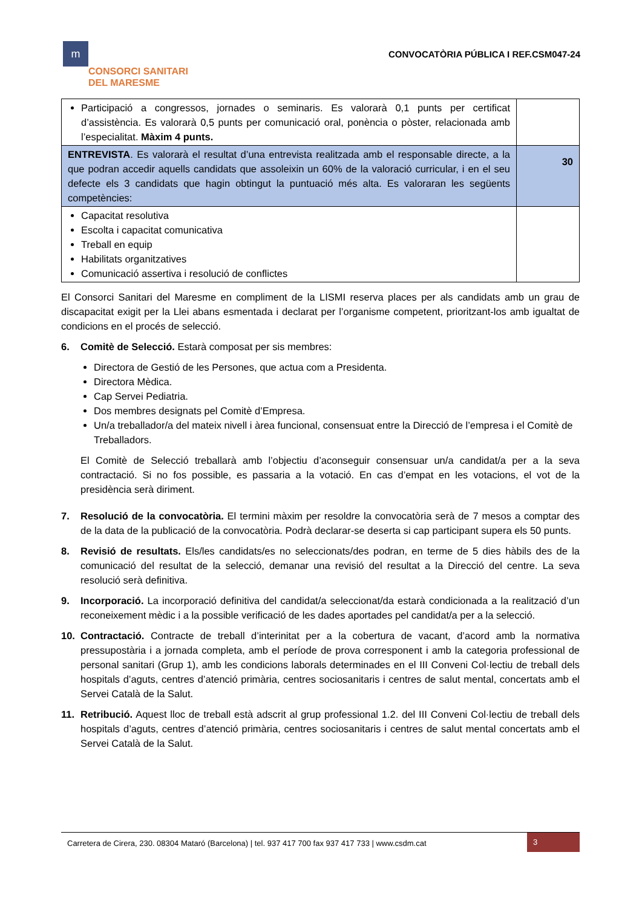m
CONSORCI SANITARI
DEL MARESME
CONVOCATÒRIA PÚBLICA I REF.CSM047-24
| Participació a congressos, jornades o seminaris. Es valorarà 0,1 punts per certificat d’assistència. Es valorarà 0,5 punts per comunicació oral, ponència o pòster, relacionada amb l’especialitat. Màxim 4 punts. | |
| ENTREVISTA . Es valorarà el resultat d’una entrevista realitzada amb el responsable directe, a la que podran accedir aquells candidats que assoleixin un 60% de la valoració curricular, i en el seu defecte els 3 candidats que hagin obtingut la puntuació més alta. Es valoraran les següents competències: | 30 |
| Capacitat resolutiva Escolta i capacitat comunicativa Treball en equip Habilitats organitzatives Comunicació assertiva i resolució de conflictes | |
El Consorci Sanitari del Maresme en compliment de la LISMI reserva places per als candidats amb un grau de discapacitat exigit per la Llei abans esmentada i declarat per l’organisme competent, prioritzant-los amb igualtat de condicions en el procés de selecció.
6. Comitè de Selecció. Estarà composat per sis membres:
Directora de Gestió de les Persones, que actua com a Presidenta.
Directora Mèdica.
Cap Servei Pediatria.
Dos membres designats pel Comitè d’Empresa.
Un/a treballador/a del mateix nivell i àrea funcional, consensuat entre la Direcció de l’empresa i el Comitè de Treballadors.
El Comitè de Selecció treballarà amb l’objectiu d’aconseguir consensuar un/a candidat/a per a la seva contractació. Si no fos possible, es passaria a la votació. En cas d’empat en les votacions, el vot de la presidència serà diriment.
7. Resolució de la convocatòria. El termini màxim per resoldre la convocatòria serà de 7 mesos a comptar des de la data de la publicació de la convocatòria. Podrà declarar-se deserta si cap participant supera els 50 punts.
8. Revisió de resultats. Els/les candidats/es no seleccionats/des podran, en terme de 5 dies hàbils des de la comunicació del resultat de la selecció, demanar una revisió del resultat a la Direcció del centre. La seva resolució serà definitiva.
9. Incorporació. La incorporació definitiva del candidat/a seleccionat/da estarà condicionada a la realització d’un reconeixement mèdic i a la possible verificació de les dades aportades pel candidat/a per a la selecció.
10. Contractació. Contracte de treball d’interinitat per a la cobertura de vacant, d’acord amb la normativa pressupostària i a jornada completa, amb el període de prova corresponent i amb la categoria professional de personal sanitari (Grup 1), amb les condicions laborals determinades en el III Conveni Col·lectiu de treball dels hospitals d’aguts, centres d’atenció primària, centres sociosanitaris i centres de salut mental, concertats amb el Servei Català de la Salut.
11. Retribució. Aquest lloc de treball està adscrit al grup professional 1.2. del III Conveni Col·lectiu de treball dels hospitals d’aguts, centres d’atenció primària, centres sociosanitaris i centres de salut mental concertats amb el Servei Català de la Salut.
Carretera de Cirera, 230. 08304 Mataró (Barcelona) | tel. 937 417 700 fax 937 417 733 | www.csdm.cat
3